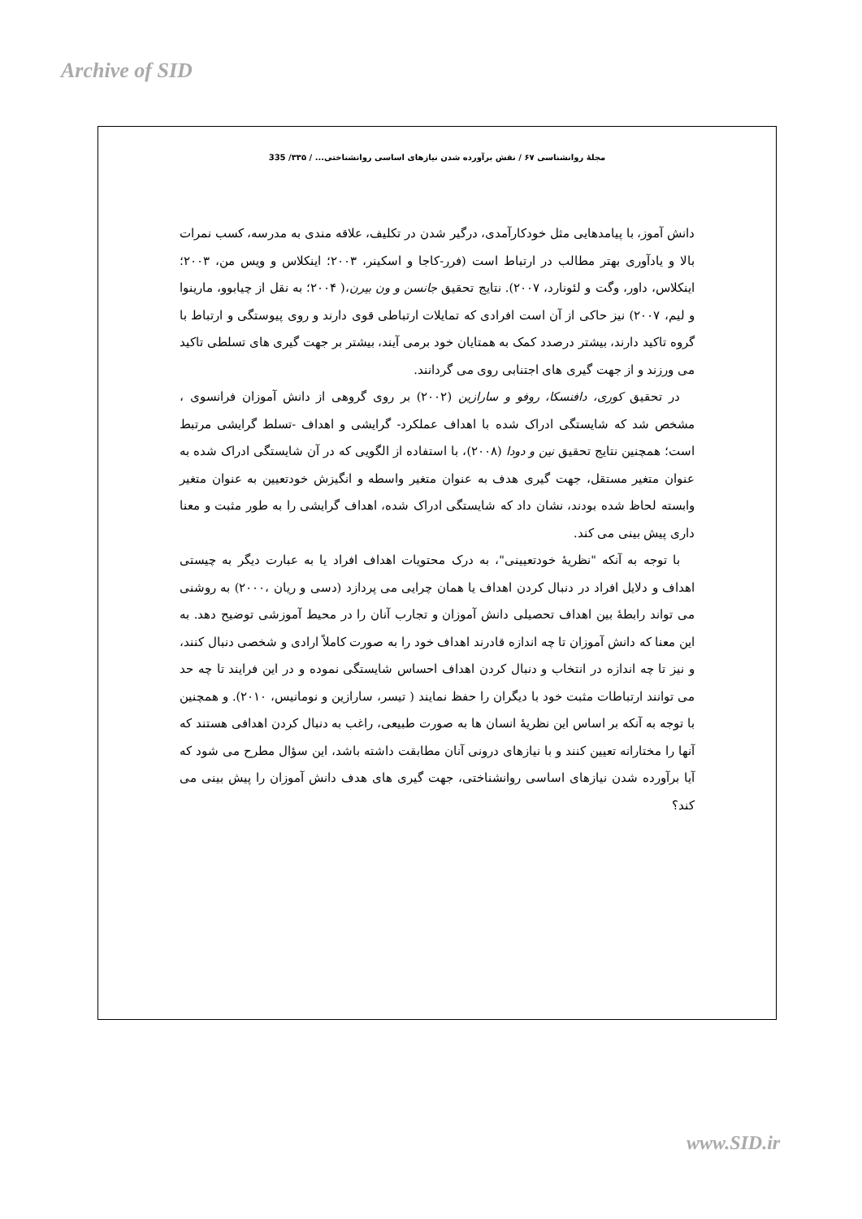Archive of SID
مجلهٔ روانشناسی ۶۷ / نقش برآورده شدن نیازهای اساسی روانشناختی... / ۳۳۵/ 335
دانش آموز، با پیامدهایی مثل خودکارآمدی، درگیر شدن در تکلیف، علاقه مندی به مدرسه، کسب نمرات بالا و یادآوری بهتر مطالب در ارتباط است (فرر-کاجا و اسکینر، ۲۰۰۳؛ اینکلاس و ویس من، ۲۰۰۳؛ اینکلاس، داور، وگت و لئونارد، ۲۰۰۷). نتایج تحقیق جانسن و ون بیرن،( ۲۰۰۴؛ به نقل از چیابوو، مارینوا و لیم، ۲۰۰۷) نیز حاکی از آن است افرادی که تمایلات ارتباطی قوی دارند و روی پیوستگی و ارتباط با گروه تاکید دارند، بیشتر درصدد کمک به همتایان خود برمی آیند، بیشتر بر جهت گیری های تسلطی تاکید می ورزند و از جهت گیری های اجتنابی روی می گردانند.
در تحقیق کوری، دافنسکا، روفو و سارازین (۲۰۰۲) بر روی گروهی از دانش آموزان فرانسوی ، مشخص شد که شایستگی ادراک شده با اهداف عملکرد- گرایشی و اهداف -تسلط گرایشی مرتبط است؛ همچنین نتایج تحقیق نین و دودا (۲۰۰۸)، با استفاده از الگویی که در آن شایستگی ادراک شده به عنوان متغیر مستقل، جهت گیری هدف به عنوان متغیر واسطه و انگیزش خودتعیین به عنوان متغیر وابسته لحاظ شده بودند، نشان داد که شایستگی ادراک شده، اهداف گرایشی را به طور مثبت و معنا داری پیش بینی می کند.
با توجه به آنکه "نظریهٔ خودتعیینی"، به درک محتویات اهداف افراد یا به عبارت دیگر به چیستی اهداف و دلایل افراد در دنبال کردن اهداف یا همان چرایی می پردازد (دسی و ریان ،۲۰۰۰) به روشنی می تواند رابطهٔ بین اهداف تحصیلی دانش آموزان و تجارب آنان را در محیط آموزشی توضیح دهد. به این معنا که دانش آموزان تا چه اندازه قادرند اهداف خود را به صورت کاملاً ارادی و شخصی دنبال کنند، و نیز تا چه اندازه در انتخاب و دنبال کردن اهداف احساس شایستگی نموده و در این فرایند تا چه حد می توانند ارتباطات مثبت خود با دیگران را حفظ نمایند ( تیسر، سارازین و نومانیس، ۲۰۱۰). و همچنین با توجه به آنکه بر اساس این نظریهٔ انسان ها به صورت طبیعی، راغب به دنبال کردن اهدافی هستند که آنها را مختارانه تعیین کنند و با نیازهای درونی آنان مطابقت داشته باشد، این سؤال مطرح می شود که آیا برآورده شدن نیازهای اساسی روانشناختی، جهت گیری های هدف دانش آموزان را پیش بینی می کند؟
www.SID.ir